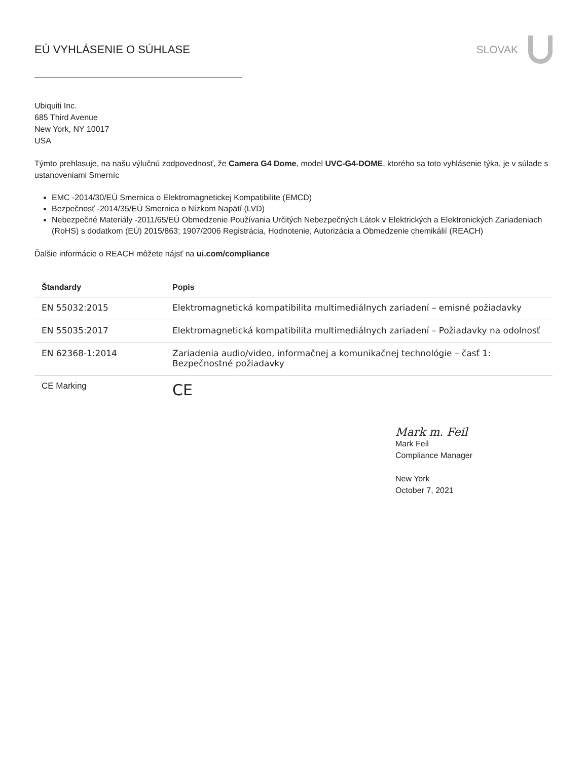EÚ VYHLÁSENIE O SÚHLASE SLOVAK
Ubiquiti Inc.
685 Third Avenue
New York, NY 10017
USA
Týmto prehlasuje, na našu výlučnú zodpovednosť, že Camera G4 Dome, model UVC-G4-DOME, ktorého sa toto vyhlásenie týka, je v súlade s ustanoveniami Smerníc
EMC -2014/30/EÚ Smernica o Elektromagnetickej Kompatibilite (EMCD)
Bezpečnosť -2014/35/EÚ Smernica o Nízkom Napätí (LVD)
Nebezpečné Materiály -2011/65/EÚ Obmedzenie Používania Určitých Nebezpečných Látok v Elektrických a Elektronických Zariadeniach (RoHS) s dodatkom (EÚ) 2015/863; 1907/2006 Registrácia, Hodnotenie, Autorizácia a Obmedzenie chemikálií (REACH)
Ďalšie informácie o REACH môžete nájsť na ui.com/compliance
| Štandardy | Popis |
| --- | --- |
| EN 55032:2015 | Elektromagnetická kompatibilita multimediálnych zariadení – emisné požiadavky |
| EN 55035:2017 | Elektromagnetická kompatibilita multimediálnych zariadení – Požiadavky na odolnosť |
| EN 62368-1:2014 | Zariadenia audio/video, informačnej a komunikačnej technológie – časť 1: Bezpečnostné požiadavky |
| CE Marking | CE |
Mark m. Feil
Mark Feil
Compliance Manager
New York
October 7, 2021